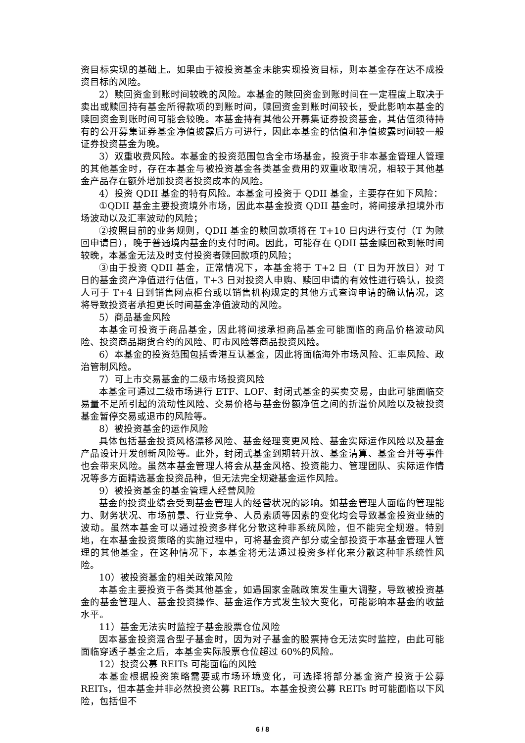资目标实现的基础上。如果由于被投资基金未能实现投资目标，则本基金存在达不成投资目标的风险。
2）赎回资金到账时间较晚的风险。本基金的赎回资金到账时间在一定程度上取决于卖出或赎回持有基金所得款项的到账时间，赎回资金到账时间较长，受此影响本基金的赎回资金到账时间可能会较晚。本基金持有其他公开募集证券投资基金，其估值须待持有的公开募集证券基金净值披露后方可进行，因此本基金的估值和净值披露时间较一般证券投资基金为晚。
3）双重收费风险。本基金的投资范围包含全市场基金，投资于非本基金管理人管理的其他基金时，存在本基金与被投资基金各类基金费用的双重收取情况，相较于其他基金产品存在额外增加投资者投资成本的风险。
4）投资 QDII 基金的特有风险。本基金可投资于 QDII 基金，主要存在如下风险：
①QDII 基金主要投资境外市场，因此本基金投资 QDII 基金时，将间接承担境外市场波动以及汇率波动的风险；
②按照目前的业务规则，QDII 基金的赎回款项将在 T+10 日内进行支付（T 为赎回申请日），晚于普通境内基金的支付时间。因此，可能存在 QDII 基金赎回款到帐时间较晚，本基金无法及时支付投资者赎回款项的风险；
③由于投资 QDII 基金，正常情况下，本基金将于 T+2 日（T 日为开放日）对 T 日的基金资产净值进行估值，T+3 日对投资人申购、赎回申请的有效性进行确认，投资人可于 T+4 日到销售网点柜台或以销售机构规定的其他方式查询申请的确认情况，这将导致投资者承担更长时间基金净值波动的风险。
5）商品基金风险
本基金可投资于商品基金，因此将间接承担商品基金可能面临的商品价格波动风险、投资商品期货合约的风险、盯市风险等商品投资风险。
6）本基金的投资范围包括香港互认基金，因此将面临海外市场风险、汇率风险、政治管制风险。
7）可上市交易基金的二级市场投资风险
本基金可通过二级市场进行 ETF、LOF、封闭式基金的买卖交易，由此可能面临交易量不足所引起的流动性风险、交易价格与基金份额净值之间的折溢价风险以及被投资基金暂停交易或退市的风险等。
8）被投资基金的运作风险
具体包括基金投资风格漂移风险、基金经理变更风险、基金实际运作风险以及基金产品设计开发创新风险等。此外，封闭式基金到期转开放、基金清算、基金合并等事件也会带来风险。虽然本基金管理人将会从基金风格、投资能力、管理团队、实际运作情况等多方面精选基金投资品种，但无法完全规避基金运作风险。
9）被投资基金的基金管理人经营风险
基金的投资业绩会受到基金管理人的经营状况的影响。如基金管理人面临的管理能力、财务状况、市场前景、行业竞争、人员素质等因素的变化均会导致基金投资业绩的波动。虽然本基金可以通过投资多样化分散这种非系统风险，但不能完全规避。特别地，在本基金投资策略的实施过程中，可将基金资产部分或全部投资于本基金管理人管理的其他基金，在这种情况下，本基金将无法通过投资多样化来分散这种非系统性风险。
10）被投资基金的相关政策风险
本基金主要投资于各类其他基金，如遇国家金融政策发生重大调整，导致被投资基金的基金管理人、基金投资操作、基金运作方式发生较大变化，可能影响本基金的收益水平。
11）基金无法实时监控子基金股票仓位风险
因本基金投资混合型子基金时，因为对子基金的股票持仓无法实时监控，由此可能面临穿透子基金之后，本基金实际股票仓位超过 60%的风险。
12）投资公募 REITs 可能面临的风险
本基金根据投资策略需要或市场环境变化，可选择将部分基金资产投资于公募 REITs，但本基金并非必然投资公募 REITs。本基金投资公募 REITs 时可能面临以下风险，包括但不
6 / 8